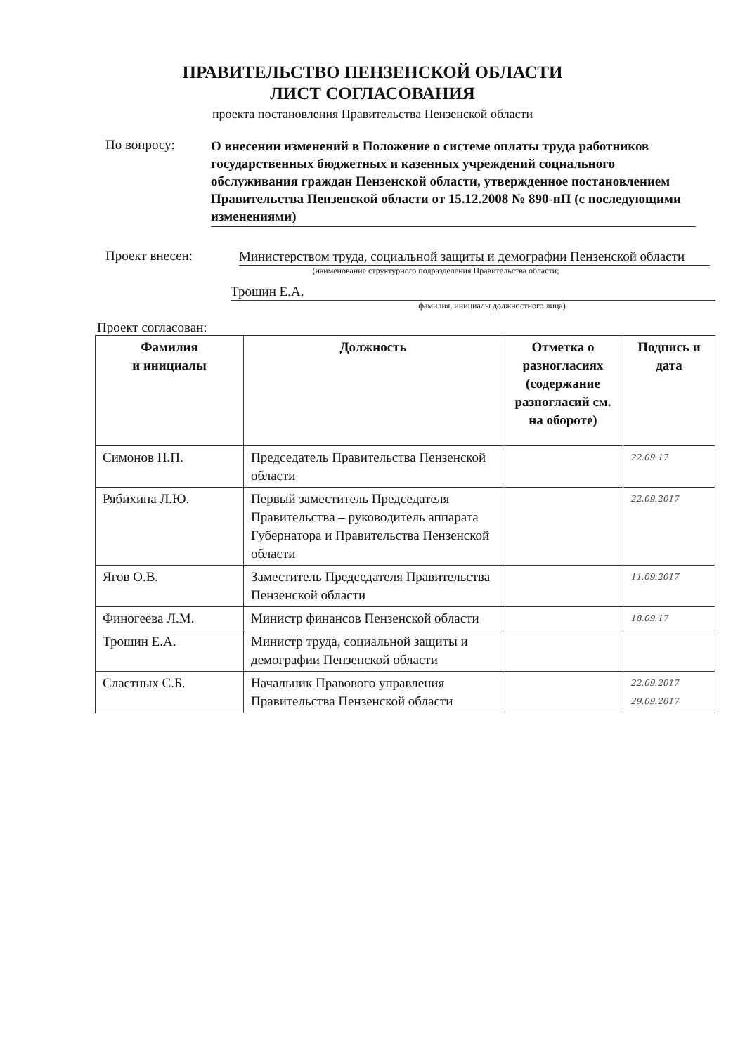ПРАВИТЕЛЬСТВО ПЕНЗЕНСКОЙ ОБЛАСТИ
ЛИСТ СОГЛАСОВАНИЯ
проекта постановления Правительства Пензенской области
По вопросу:
О внесении изменений в Положение о системе оплаты труда работников государственных бюджетных и казенных учреждений социального обслуживания граждан Пензенской области, утвержденное постановлением Правительства Пензенской области от 15.12.2008 № 890-пП (с последующими изменениями)
Проект внесен:
Министерством труда, социальной защиты и демографии Пензенской области
(наименование структурного подразделения Правительства области;
Трошин Е.А.
фамилия, инициалы должностного лица)
Проект согласован:
| Фамилия и инициалы | Должность | Отметка о разногласиях (содержание разногласий см. на обороте) | Подпись и дата |
| --- | --- | --- | --- |
| Симонов Н.П. | Председатель Правительства Пензенской области | | 22.09.17 |
| Рябихина Л.Ю. | Первый заместитель Председателя Правительства – руководитель аппарата Губернатора и Правительства Пензенской области | | 22.09.2017 |
| Ягов О.В. | Заместитель Председателя Правительства Пензенской области | | 11.09.2017 |
| Финогеева Л.М. | Министр финансов Пензенской области | | 18.09.17 |
| Трошин Е.А. | Министр труда, социальной защиты и демографии Пензенской области | | |
| Сластных С.Б. | Начальник Правового управления Правительства Пензенской области | | 22.09.2017 29.09.2017 |